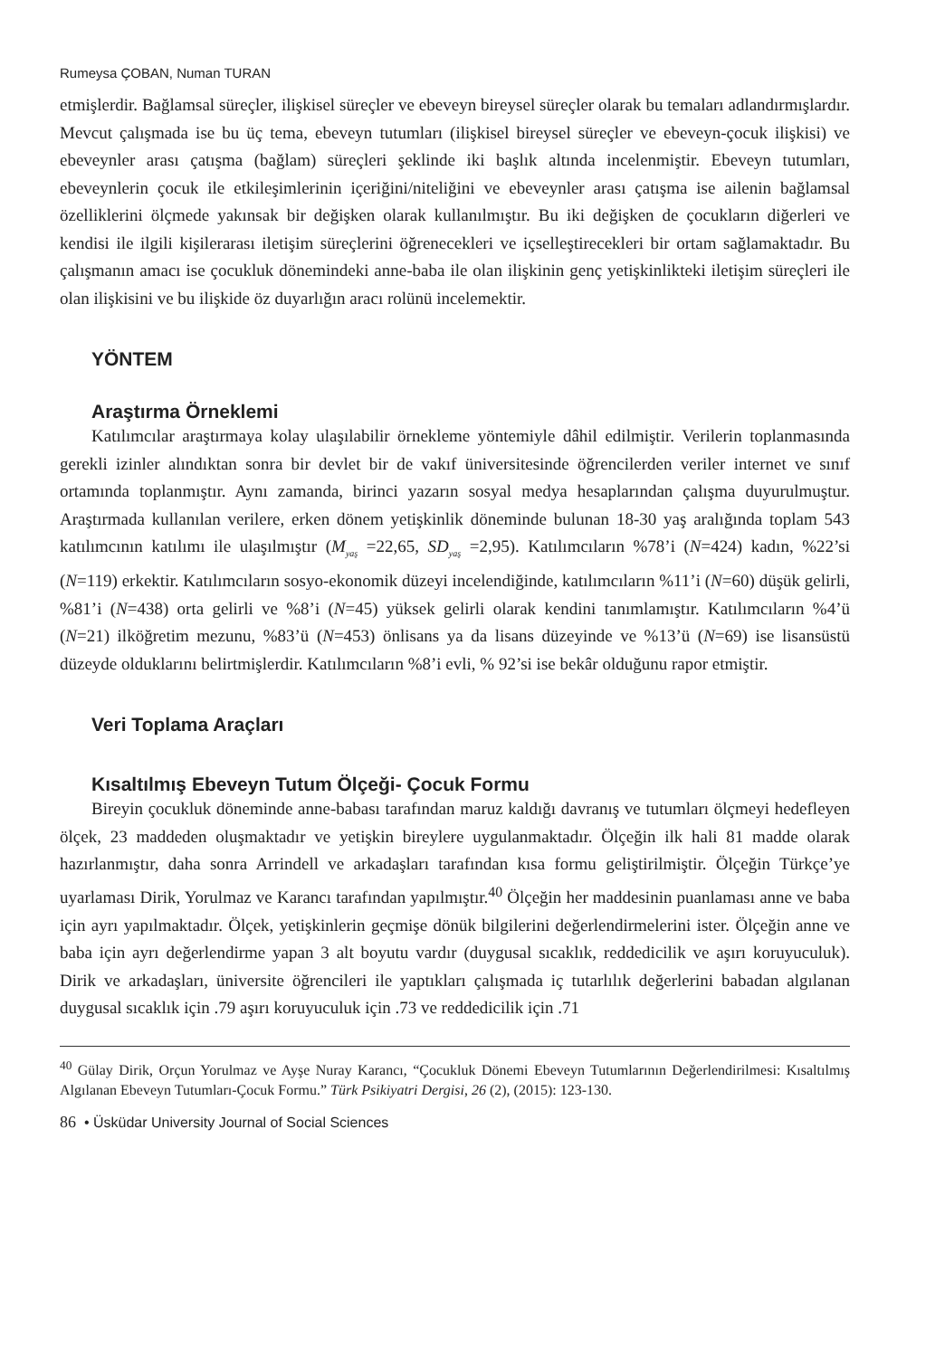Rumeysa ÇOBAN, Numan TURAN
etmişlerdir. Bağlamsal süreçler, ilişkisel süreçler ve ebeveyn bireysel süreçler olarak bu temaları adlandırmışlardır. Mevcut çalışmada ise bu üç tema, ebeveyn tutumları (ilişkisel bireysel süreçler ve ebeveyn-çocuk ilişkisi) ve ebeveynler arası çatışma (bağlam) süreçleri şeklinde iki başlık altında incelenmiştir. Ebeveyn tutumları, ebeveynlerin çocuk ile etkileşimlerinin içeriğini/niteliğini ve ebeveynler arası çatışma ise ailenin bağlamsal özelliklerini ölçmede yakınsak bir değişken olarak kullanılmıştır. Bu iki değişken de çocukların diğerleri ve kendisi ile ilgili kişilerarası iletişim süreçlerini öğrenecekleri ve içselleştirecekleri bir ortam sağlamaktadır. Bu çalışmanın amacı ise çocukluk dönemindeki anne-baba ile olan ilişkinin genç yetişkinlikteki iletişim süreçleri ile olan ilişkisini ve bu ilişkide öz duyarlığın aracı rolünü incelemektir.
YÖNTEM
Araştırma Örneklemi
Katılımcılar araştırmaya kolay ulaşılabilir örnekleme yöntemiyle dâhil edilmiştir. Verilerin toplanmasında gerekli izinler alındıktan sonra bir devlet bir de vakıf üniversitesinde öğrencilerden veriler internet ve sınıf ortamında toplanmıştır. Aynı zamanda, birinci yazarın sosyal medya hesaplarından çalışma duyurulmuştur. Araştırmada kullanılan verilere, erken dönem yetişkinlik döneminde bulunan 18-30 yaş aralığında toplam 543 katılımcının katılımı ile ulaşılmıştır (M<sub>yaş</sub> =22,65, SD<sub>yaş</sub> =2,95). Katılımcıların %78’i (N=424) kadın, %22’si (N=119) erkektir. Katılımcıların sosyo-ekonomik düzeyi incelendiğinde, katılımcıların %11’i (N=60) düşük gelirli, %81’i (N=438) orta gelirli ve %8’i (N=45) yüksek gelirli olarak kendini tanımlamıştır. Katılımcıların %4’ü (N=21) ilköğretim mezunu, %83’ü (N=453) önlisans ya da lisans düzeyinde ve %13’ü (N=69) ise lisansüstü düzeyde olduklarını belirtmişlerdir. Katılımcıların %8’i evli, % 92’si ise bekâr olduğunu rapor etmiştir.
Veri Toplama Araçları
Kısaltılmış Ebeveyn Tutum Ölçeği- Çocuk Formu
Bireyin çocukluk döneminde anne-babası tarafından maruz kaldığı davranış ve tutumları ölçmeyi hedefleyen ölçek, 23 maddeden oluşmaktadır ve yetişkin bireylere uygulanmaktadır. Ölçeğin ilk hali 81 madde olarak hazırlanmıştır, daha sonra Arrindell ve arkadaşları tarafından kısa formu geliştirilmiştir. Ölçeğin Türkçe’ye uyarlaması Dirik, Yorulmaz ve Karancı tarafından yapılmıştır.<sup>40</sup> Ölçeğin her maddesinin puanlaması anne ve baba için ayrı yapılmaktadır. Ölçek, yetişkinlerin geçmişe dönük bilgilerini değerlendirmelerini ister. Ölçeğin anne ve baba için ayrı değerlendirme yapan 3 alt boyutu vardır (duygusal sıcaklık, reddedicilik ve aşırı koruyuculuk). Dirik ve arkadaşları, üniversite öğrencileri ile yaptıkları çalışmada iç tutarlılık değerlerini babadan algılanan duygusal sıcaklık için .79 aşırı koruyuculuk için .73 ve reddedicilik için .71
<sup>40</sup> Gülay Dirik, Orçun Yorulmaz ve Ayşe Nuray Karancı, “Çocukluk Dönemi Ebeveyn Tutumlarının Değerlendirilmesi: Kısaltılmış Algılanan Ebeveyn Tutumları-Çocuk Formu.” Türk Psikiyatri Dergisi, 26 (2), (2015): 123-130.
86 • Üsküdar University Journal of Social Sciences